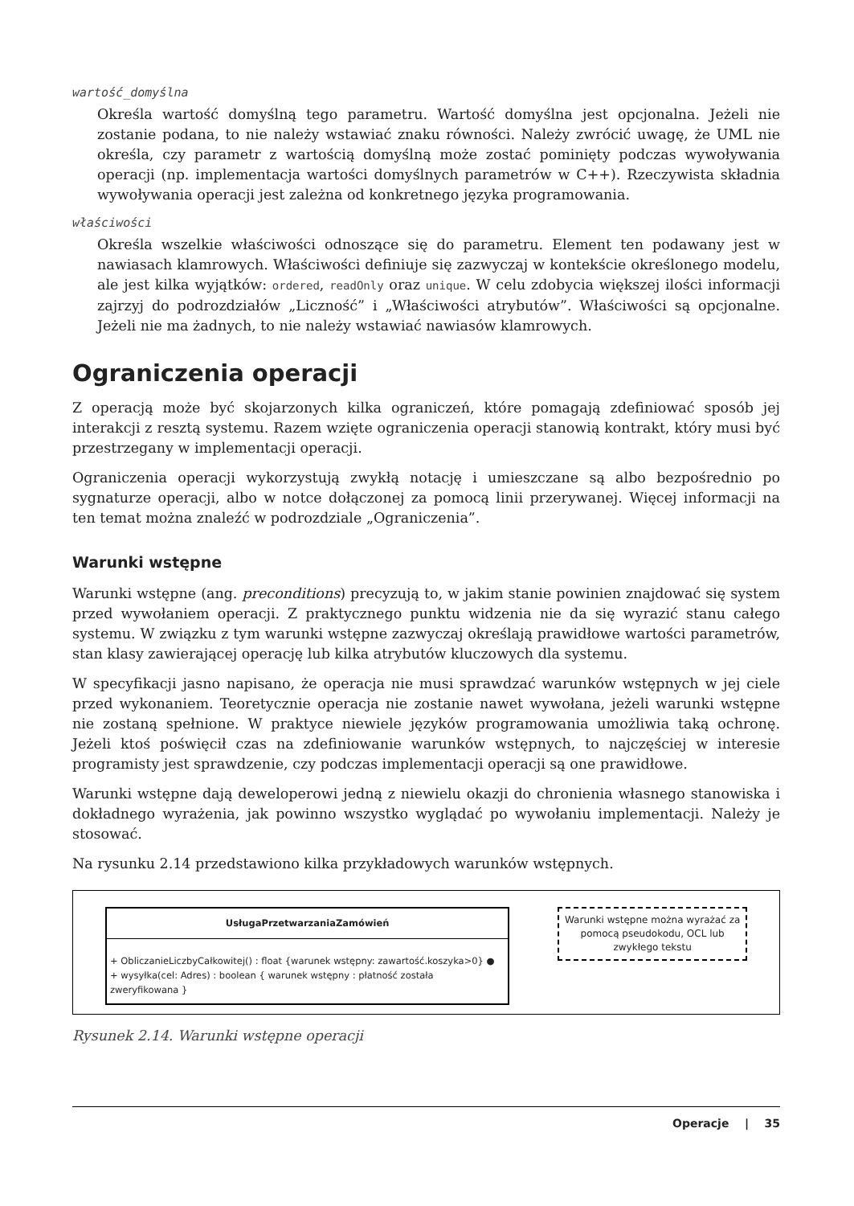wartość_domyślna
Określa wartość domyślną tego parametru. Wartość domyślna jest opcjonalna. Jeżeli nie zostanie podana, to nie należy wstawiać znaku równości. Należy zwrócić uwagę, że UML nie określa, czy parametr z wartością domyślną może zostać pominięty podczas wywoływania operacji (np. implementacja wartości domyślnych parametrów w C++). Rzeczywista składnia wywoływania operacji jest zależna od konkretnego języka programowania.
właściwości
Określa wszelkie właściwości odnoszące się do parametru. Element ten podawany jest w nawiasach klamrowych. Właściwości definiuje się zazwyczaj w kontekście określonego modelu, ale jest kilka wyjątków: ordered, readOnly oraz unique. W celu zdobycia większej ilości informacji zajrzyj do podrozdziałów „Liczność” i „Właściwości atrybutów”. Właściwości są opcjonalne. Jeżeli nie ma żadnych, to nie należy wstawiać nawiasów klamrowych.
Ograniczenia operacji
Z operacją może być skojarzonych kilka ograniczeń, które pomagają zdefiniować sposób jej interakcji z resztą systemu. Razem wzięte ograniczenia operacji stanowią kontrakt, który musi być przestrzegany w implementacji operacji.
Ograniczenia operacji wykorzystują zwykłą notację i umieszczane są albo bezpośrednio po sygnaturze operacji, albo w notce dołączonej za pomocą linii przerywanej. Więcej informacji na ten temat można znaleźć w podrozdziale „Ograniczenia”.
Warunki wstępne
Warunki wstępne (ang. preconditions) precyzują to, w jakim stanie powinien znajdować się system przed wywołaniem operacji. Z praktycznego punktu widzenia nie da się wyrazić stanu całego systemu. W związku z tym warunki wstępne zazwyczaj określają prawidłowe wartości parametrów, stan klasy zawierającej operację lub kilka atrybutów kluczowych dla systemu.
W specyfikacji jasno napisano, że operacja nie musi sprawdzać warunków wstępnych w jej ciele przed wykonaniem. Teoretycznie operacja nie zostanie nawet wywołana, jeżeli warunki wstępne nie zostaną spełnione. W praktyce niewiele języków programowania umożliwia taką ochronę. Jeżeli ktoś poświęcił czas na zdefiniowanie warunków wstępnych, to najczęściej w interesie programisty jest sprawdzenie, czy podczas implementacji operacji są one prawidłowe.
Warunki wstępne dają deweloperowi jedną z niewielu okazji do chronienia własnego stanowiska i dokładnego wyrażenia, jak powinno wszystko wyglądać po wywołaniu implementacji. Należy je stosować.
Na rysunku 2.14 przedstawiono kilka przykładowych warunków wstępnych.
UsługaPrzetwarzaniaZamówień
+ ObliczanieLiczbyCałkowitej() : float {warunek wstępny: zawartość.koszyka>0} ●
+ wysyłka(cel: Adres) : boolean { warunek wstępny : płatność została zweryfikowana }
Warunki wstępne można wyrażać za pomocą pseudokodu, OCL lub zwykłego tekstu
Rysunek 2.14. Warunki wstępne operacji
Operacje | 35